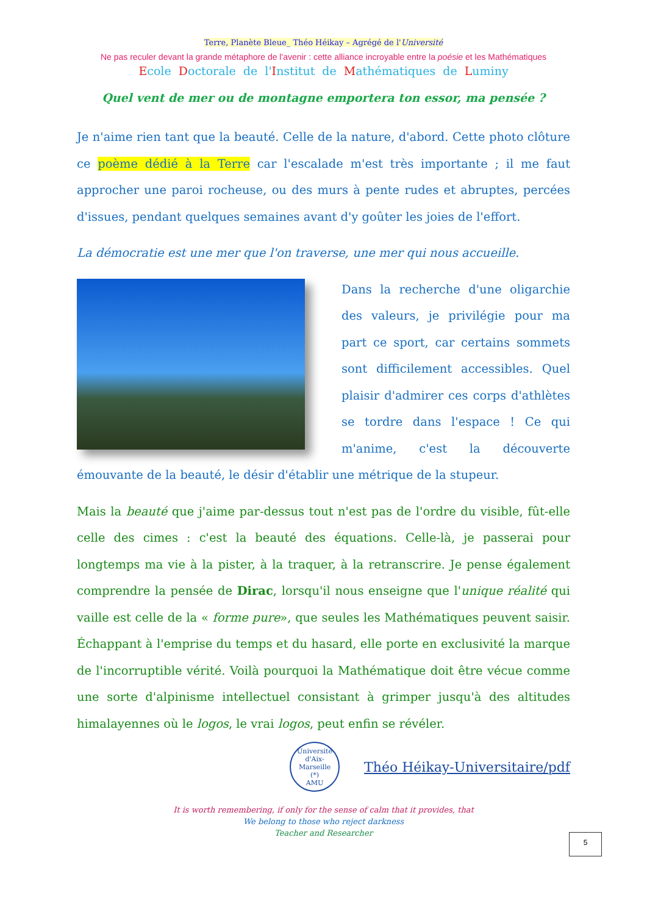Terre, Planète Bleue_ Théo Héikay – Agrégé de l'Université
Ne pas reculer devant la grande métaphore de l'avenir : cette alliance incroyable entre la poésie et les Mathématiques
Ecole Doctorale de l'Institut de Mathématiques de Luminy
Quel vent de mer ou de montagne emportera ton essor, ma pensée ?
Je n'aime rien tant que la beauté. Celle de la nature, d'abord. Cette photo clôture ce poème dédié à la Terre car l'escalade m'est très importante ; il me faut approcher une paroi rocheuse, ou des murs à pente rudes et abruptes, percées d'issues, pendant quelques semaines avant d'y goûter les joies de l'effort.
La démocratie est une mer que l'on traverse, une mer qui nous accueille.
Dans la recherche d'une oligarchie des valeurs, je privilégie pour ma part ce sport, car certains sommets sont difficilement accessibles. Quel plaisir d'admirer ces corps d'athlètes se tordre dans l'espace ! Ce qui m'anime, c'est la découverte émouvante de la beauté, le désir d'établir une métrique de la stupeur.
Mais la beauté que j'aime par-dessus tout n'est pas de l'ordre du visible, fût-elle celle des cimes : c'est la beauté des équations. Celle-là, je passerai pour longtemps ma vie à la pister, à la traquer, à la retranscrire. Je pense également comprendre la pensée de Dirac, lorsqu'il nous enseigne que l'unique réalité qui vaille est celle de la « forme pure», que seules les Mathématiques peuvent saisir. Échappant à l'emprise du temps et du hasard, elle porte en exclusivité la marque de l'incorruptible vérité. Voilà pourquoi la Mathématique doit être vécue comme une sorte d'alpinisme intellectuel consistant à grimper jusqu'à des altitudes himalayennes où le logos, le vrai logos, peut enfin se révéler.
Université d'Aix-Marseille
(*)
AMU
Théo Héikay-Universitaire/pdf
It is worth remembering, if only for the sense of calm that it provides, that
We belong to those who reject darkness
Teacher and Researcher
5